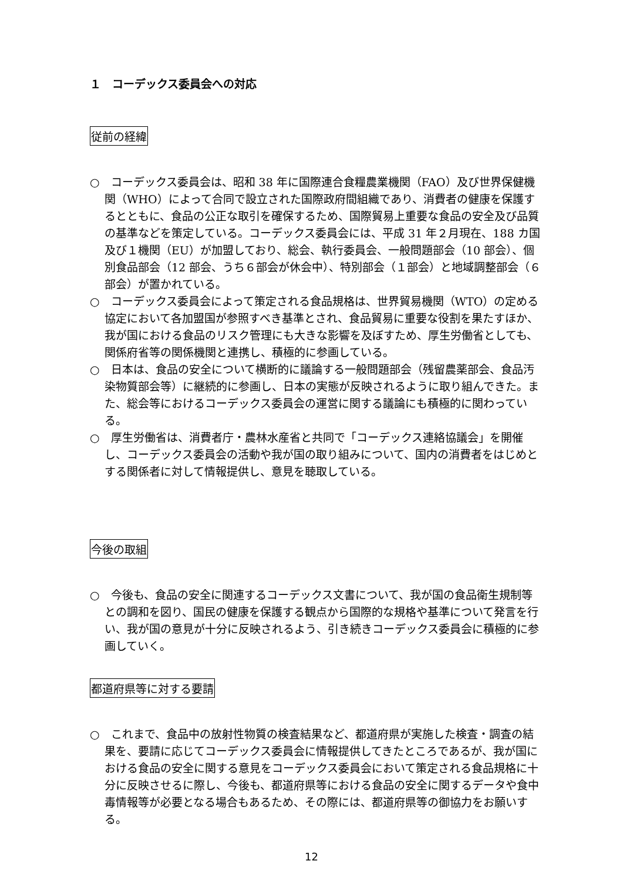１　コーデックス委員会への対応
従前の経緯
○　コーデックス委員会は、昭和 38 年に国際連合食糧農業機関（FAO）及び世界保健機関（WHO）によって合同で設立された国際政府間組織であり、消費者の健康を保護するとともに、食品の公正な取引を確保するため、国際貿易上重要な食品の安全及び品質の基準などを策定している。コーデックス委員会には、平成 31 年２月現在、188 カ国及び１機関（EU）が加盟しており、総会、執行委員会、一般問題部会（10 部会）、個別食品部会（12 部会、うち６部会が休会中）、特別部会（１部会）と地域調整部会（６部会）が置かれている。
○　コーデックス委員会によって策定される食品規格は、世界貿易機関（WTO）の定める協定において各加盟国が参照すべき基準とされ、食品貿易に重要な役割を果たすほか、我が国における食品のリスク管理にも大きな影響を及ぼすため、厚生労働省としても、関係府省等の関係機関と連携し、積極的に参画している。
○　日本は、食品の安全について横断的に議論する一般問題部会（残留農薬部会、食品汚染物質部会等）に継続的に参画し、日本の実態が反映されるように取り組んできた。また、総会等におけるコーデックス委員会の運営に関する議論にも積極的に関わっている。
○　厚生労働省は、消費者庁・農林水産省と共同で「コーデックス連絡協議会」を開催し、コーデックス委員会の活動や我が国の取り組みについて、国内の消費者をはじめとする関係者に対して情報提供し、意見を聴取している。
今後の取組
○　今後も、食品の安全に関連するコーデックス文書について、我が国の食品衛生規制等との調和を図り、国民の健康を保護する観点から国際的な規格や基準について発言を行い、我が国の意見が十分に反映されるよう、引き続きコーデックス委員会に積極的に参画していく。
都道府県等に対する要請
○　これまで、食品中の放射性物質の検査結果など、都道府県が実施した検査・調査の結果を、要請に応じてコーデックス委員会に情報提供してきたところであるが、我が国における食品の安全に関する意見をコーデックス委員会において策定される食品規格に十分に反映させるに際し、今後も、都道府県等における食品の安全に関するデータや食中毒情報等が必要となる場合もあるため、その際には、都道府県等の御協力をお願いする。
12